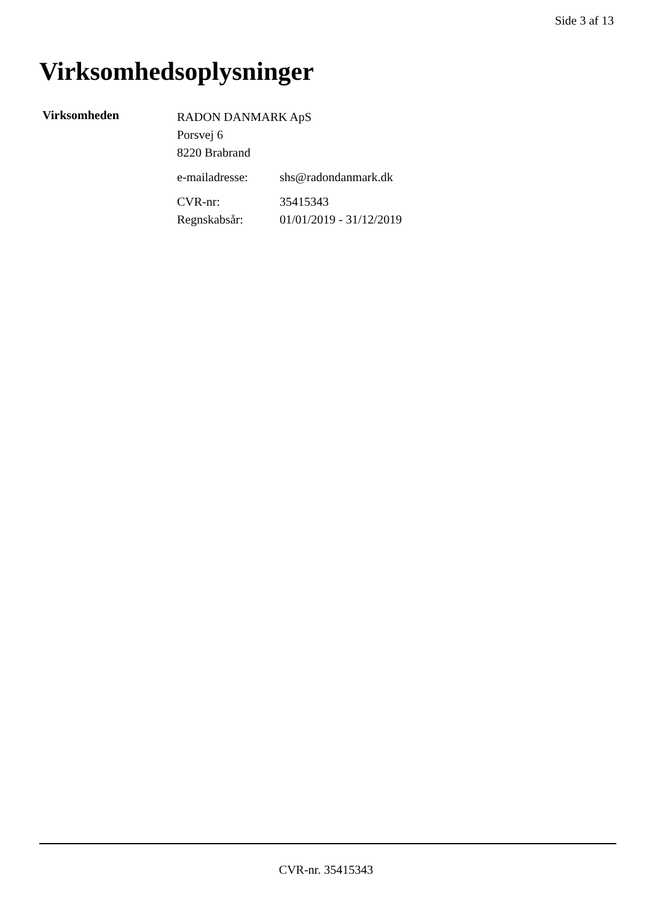Side 3 af 13
Virksomhedsoplysninger
Virksomheden
RADON DANMARK ApS
Porsvej 6
8220 Brabrand
e-mailadresse: shs@radondanmark.dk
CVR-nr: 35415343
Regnskabsår: 01/01/2019 - 31/12/2019
CVR-nr. 35415343